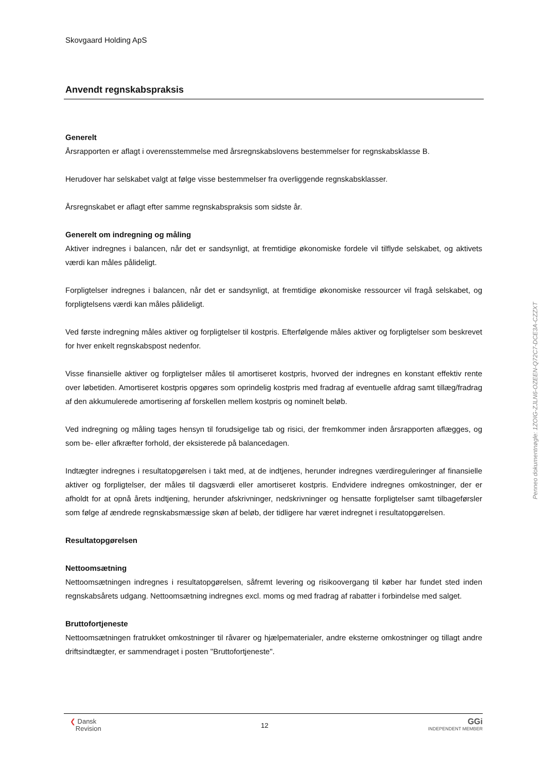Skovgaard Holding ApS
Anvendt regnskabspraksis
Generelt
Årsrapporten er aflagt i overensstemmelse med årsregnskabslovens bestemmelser for regnskabsklasse B.
Herudover har selskabet valgt at følge visse bestemmelser fra overliggende regnskabsklasser.
Årsregnskabet er aflagt efter samme regnskabspraksis som sidste år.
Generelt om indregning og måling
Aktiver indregnes i balancen, når det er sandsynligt, at fremtidige økonomiske fordele vil tilflyde selskabet, og aktivets værdi kan måles pålideligt.
Forpligtelser indregnes i balancen, når det er sandsynligt, at fremtidige økonomiske ressourcer vil fragå selskabet, og forpligtelsens værdi kan måles pålideligt.
Ved første indregning måles aktiver og forpligtelser til kostpris. Efterfølgende måles aktiver og forpligtelser som beskrevet for hver enkelt regnskabspost nedenfor.
Visse finansielle aktiver og forpligtelser måles til amortiseret kostpris, hvorved der indregnes en konstant effektiv rente over løbetiden. Amortiseret kostpris opgøres som oprindelig kostpris med fradrag af eventuelle afdrag samt tillæg/fradrag af den akkumulerede amortisering af forskellen mellem kostpris og nominelt beløb.
Ved indregning og måling tages hensyn til forudsigelige tab og risici, der fremkommer inden årsrapporten aflægges, og som be- eller afkræfter forhold, der eksisterede på balancedagen.
Indtægter indregnes i resultatopgørelsen i takt med, at de indtjenes, herunder indregnes værdireguleringer af finansielle aktiver og forpligtelser, der måles til dagsværdi eller amortiseret kostpris. Endvidere indregnes omkostninger, der er afholdt for at opnå årets indtjening, herunder afskrivninger, nedskrivninger og hensatte forpligtelser samt tilbageførsler som følge af ændrede regnskabsmæssige skøn af beløb, der tidligere har været indregnet i resultatopgørelsen.
Resultatopgørelsen
Nettoomsætning
Nettoomsætningen indregnes i resultatopgørelsen, såfremt levering og risikoovergang til køber har fundet sted inden regnskabsårets udgang. Nettoomsætning indregnes excl. moms og med fradrag af rabatter i forbindelse med salget.
Bruttofortjeneste
Nettoomsætningen fratrukket omkostninger til råvarer og hjælpematerialer, andre eksterne omkostninger og tillagt andre driftsindtægter, er sammendraget i posten "Bruttofortjeneste".
Penneo dokumentnøgle: 1ZOIG-ZJLN6-OZEEN-Q72C7-DCE3A-CZZXT
❮ Dansk
Revision
12
GGi
INDEPENDENT MEMBER